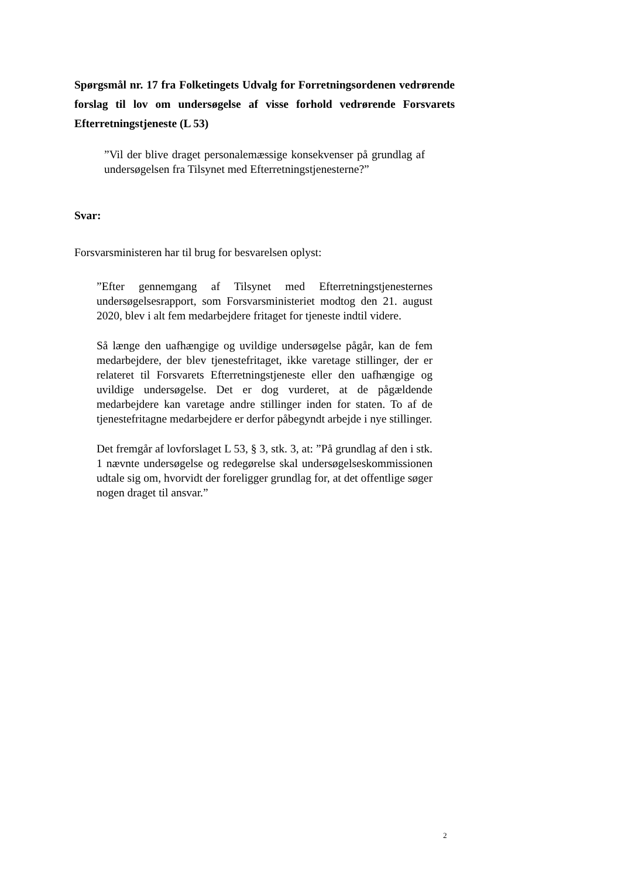Spørgsmål nr. 17 fra Folketingets Udvalg for Forretningsordenen vedrørende forslag til lov om undersøgelse af visse forhold vedrørende Forsvarets Efterretningstjeneste (L 53)
”Vil der blive draget personalemæssige konsekvenser på grundlag af undersøgelsen fra Tilsynet med Efterretningstjenesterne?”
Svar:
Forsvarsministeren har til brug for besvarelsen oplyst:
”Efter gennemgang af Tilsynet med Efterretningstjenesternes undersøgelsesrapport, som Forsvarsministeriet modtog den 21. august 2020, blev i alt fem medarbejdere fritaget for tjeneste indtil videre.
Så længe den uafhængige og uvildige undersøgelse pågår, kan de fem medarbejdere, der blev tjenestefritaget, ikke varetage stillinger, der er relateret til Forsvarets Efterretningstjeneste eller den uafhængige og uvildige undersøgelse. Det er dog vurderet, at de pågældende medarbejdere kan varetage andre stillinger inden for staten. To af de tjenestefritagne medarbejdere er derfor påbegyndt arbejde i nye stillinger.
Det fremgår af lovforslaget L 53, § 3, stk. 3, at: ”På grundlag af den i stk. 1 nævnte undersøgelse og redegørelse skal undersøgelseskommissionen udtale sig om, hvorvidt der foreligger grundlag for, at det offentlige søger nogen draget til ansvar.”
2